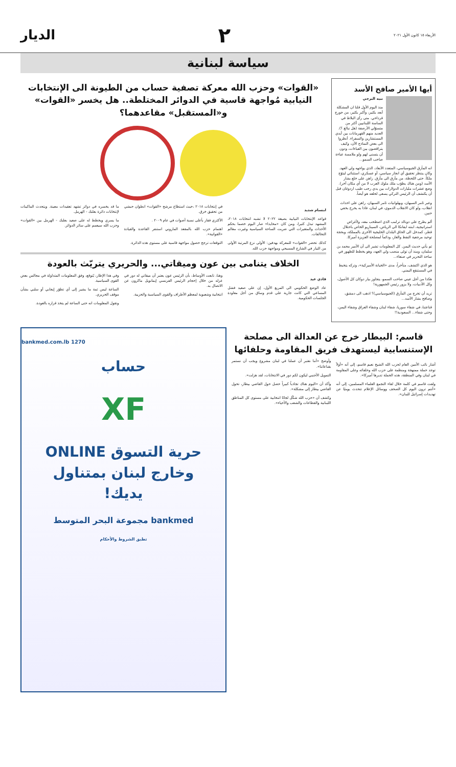الأربعاء ١٥ كانون الأول ٢٠٢١ ٢ الديار
سياسة لبنانية
أيها الأمير صافح الأسد
نبيه البرجي
منذ اليوم الأول قلنا ان المشكلة أبعد بكثير، وأكبر بكثير، من جورج قرداحي. متى رأى البلاط في الساسة اللبنانيين أكثر من متسوّلي الأرصفة (هل نبالغ ؟). العديد منهم القهرمانات بين أيدي المستشارين والسفراء. أنظروا الى بعض النماذج الآن، وكيف يتراقصون بين العباءات، ودون أن يتسنى لهم ولو ملامسة عباءة صاحب السمو...
انه المأزق الجيوسياسي، المتعدد الأبعاد، الذي يواجهه ولي العهد. وكان ينتظر تحقيق أي انجاز سياسي، أو عسكري، استثنائي ليتوّج ملكاً. حتى اللحظة، من مأزق الى مأزق. راهن على خلع بشار الأسد (ومن هناك يطوّب ملك ملوك العرب لا من أي مكان آخر). وضع عشرات مليارات الدولارات بين يدي رجب طيب اردوغان قبل أن يكتشف أن الرئيس التركي يسعى لخلعه هو أيضاً.
وعبر ثامر السبهان، وبهلوانيات ثامر السبهان، راهن على احداث انقلاب، ولو كان الانقلاب الدموي، في لبنان، فاذا به يخرج بخفي حنين.
ألم يطرح على دونالد ترامب الذي اصطحب معه، ولأغراض استراتيجية، ابنته ايفانكا الى الرياض، السيناريو الخاص باحتلال قطر، كمدخل الى الحاق البلدان الخليجية الأخرى بالمملكة، وبحجة توحيد مرجعية النفط والغاز، ودائماً لمصلحة العزيزة أميركا.
ثم يأتي حديث اليمن. كل المعلومات تشير الى أن الأمير محمد بن سلمان، ومنذ أن تولى منصب ولي العهد، وهو يخطط للظهور في ساحة التحرير في صنعاء...
هو الذي اكتشف، متأخراً، مدى «الخيانة الأميركية»، وتركه يتخبط في المستنقع اليمني.
هكذا من أجل عيني صاحب السمو، يتجاوز بيار دوكان كل الأصول، وكل الأدبيات، ولا يزور رئيس الجمهورية!
تريد أن تخرج من المأزق (الجيوسياسي)؟ اذهب الى دمشق، وصافح بشار الأسد...
قناعتنا، في شفاء سوريا، شفاء لبنان وشفاء العراق وشفاء اليمن، وحتى شفاء... السعودية!!
«القوات» وحزب الله معركة تصفية حساب من الطيونة الى الإنتخابات النيابية مُواجهة قاسية في الدوائر المختلطة.. هل يخسر «القوات» و«المستقبل» مقاعدهما؟
ابتسام شديد
قواعد الإنتخابات النيابية بصيغة ٢٠٢٢ لا تشبه انتخابات ٢٠١٨، المشهد تبدل كثيرا، ومن كان «محايدا» صار اليوم خصما بحكم الأحداث والمتغيرات التي ضربت الساحة السياسية وغيرت معالم التحالفات.
كذلك تحضر «القوات» للمعركة بهدفين: الأولى نزع المرتبة الأولى من التيار في الشارع المسيحي ومواجهة حزب الله.
في إنتخابات ٢٠١٨ ،حيث استطاع مرشح «القوات» انطوان حبشي من تحقيق خرق.
الأكثري ففاز بأعلى نسبة أصوات في عام ٢٠٠٩ .
اهتمام حزب الله بالمقعد الماروني استنفر القاعدة والقيادة «القواتية».
التوقعات ترجح حصول مواجهة قاسية على مستوى هذه الدائرة.
ما قد يخسره في دوائر تشهد تعقيدات معينة. ويتحدث الماكينات لإنتخابات دائرة بعلبك - الهرمل.
ما يسري ويخطط له على صعيد بعلبك - الهرمل بين «القوات» وحزب الله سيعمم على سائر الدوائر.
الخلاف يتنامى بين عون وميقاتي... والحريري يتريّث بالعودة
فادي عيد
عاد الوضع الحكومي الى المربع الأول، إن على صعيد فشل المساعي التي كانت جارية على قدم وساق من أجل معاودة الجلسات الحكومية.
وهنا، تابعت الأوساط، بأن الرئيس عون يعتبر أن ميقاتي له دور في عزله من خلال إحجام الرئيس الفرنسي إيمانويل ماكرون عن الاتصال به.
انتخابية وشعبوية لمعظم الأطراف والقوى السياسية والحزبية.
وفي هذا الإطار، يُتوقع، وفق المعلومات المتداولة في مجالس بعض القوى السياسية.
الساعة ليس ثمة ما يشير إلى أي تطوّر إيجابي أو سلبي بشأن موقف الحريري.
وتقول المعلومات انه حتى الساعة لم يتخذ قراره بالعودة.
قاسم: البيطار خرج عن العدالة الى مصلحة الإستنسابية ليستهدف فريق المقاومة وحلفائها
أشار نائب الأمين العام لحزب الله الشيخ نعيم قاسم، إلى أنه «أولاً توجد حملة ممنهجة ومنظمة على حزب الله وحلفائه وعلى المقاومة في لبنان وفي المنطقة، هذه الحملة تديرها أميركا».
ولفت قاسم في كلمة خلال لقاء التجمع العلماء المسلمين، إلى أنه «أنتم ترون اليوم كل الصحف ووسائل الإعلام تتحدث يوميًا عن تهديدات إسرائيل للبنان».
وأوضح «أننا نعتبر أن عملنا في لبنان مشروع ويجب أن نستمر بقناعاتنا».
التمويل الأجنبي ليكون لكم دور في الانتخابات، لقد هزلت».
وأكد أن «اليوم هناك تجاذباً كبيراً حصل حول القاضي بيطار، تحول القاضي بيطار إلى مشكلة».
وكشف أن «حزب الله شكّل لجانًا انتخابية على مستوى كل المناطق اللبنانية والقطاعات والشعب والأحياء».
1270 bankmed.com.lb
حساب
XF
حرية التسوق ONLINE وخارج لبنان بمتناول يديك!
bankmed مجموعة البحر المتوسط
تطبق الشروط والأحكام